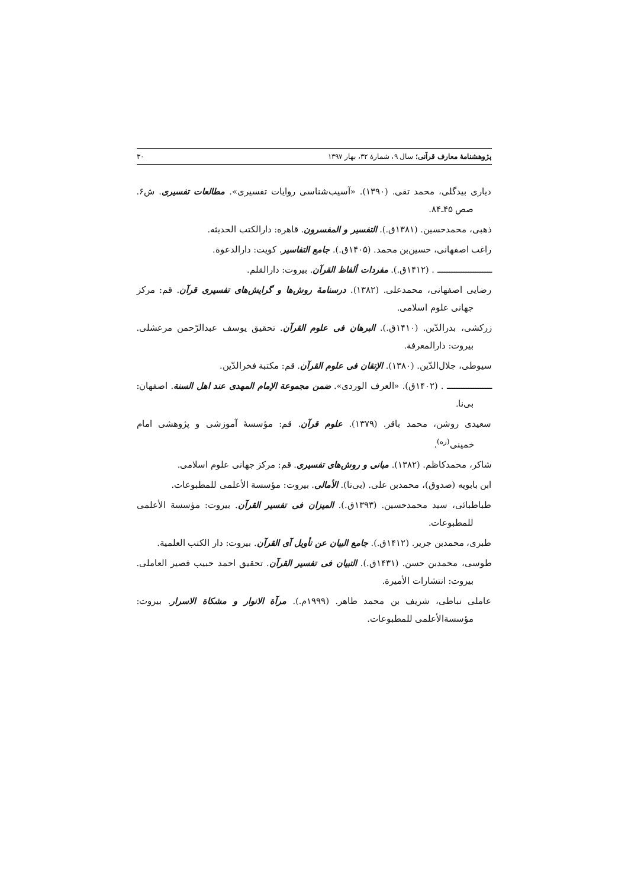پژوهشنامۀ معارف قرآنی؛ سال ۹، شمارۀ ۳۲، بهار ۱۳۹۷ ۳۰
دیاری بیدگلی، محمد تقی. (۱۳۹۰). «آسیب‌شناسی روایات تفسیری». مطالعات تفسیری. ش۶. صص ۴۵ـ۸۴.
ذهبی، محمدحسین. (۱۳۸۱ق.). التفسیر و المفسرون. قاهره: دارالکتب الحدیثه.
راغب اصفهانی، حسین‌بن محمد. (۱۴۰۵ق.). جامع التفاسیر. کویت: دارالدعوة.
ـــــــــــــــــــــــ . (۱۴۱۲ق.). مفردات ألفاظ القرآن. بیروت: دارالقلم.
رضایی اصفهانی، محمدعلی. (۱۳۸۲). درسنامۀ روش‌ها و گرایش‌های تفسیری قرآن. قم: مرکز جهانی علوم اسلامی.
زرکشی، بدرالدّین. (۱۴۱۰ق.). البرهان فی علوم القرآن. تحقیق یوسف عبدالرّحمن مرعشلی. بیروت: دارالمعرفة.
سیوطی، جلال‌الدّین. (۱۳۸۰). الإتقان فی علوم القرآن. قم: مکتبة فخرالدّین.
ـــــــــــــــــــ . (۱۴۰۲ق). «العرف الوردی». ضمن مجموعة الإمام المهدی عند اهل السنة. اصفهان: بی‌نا.
سعیدی روشن، محمد باقر. (۱۳۷۹). علوم قرآن. قم: مؤسسۀ آموزشی و پژوهشی امام خمینی<sup>(ره)</sup>.
شاکر، محمدکاظم. (۱۳۸۲). مبانی و روش‌های تفسیری. قم: مرکز جهانی علوم اسلامی.
ابن بابویه (صدوق)، محمدبن علی. (بی‌تا). الأمالی. بیروت: مؤسسة الأعلمی للمطبوعات.
طباطبائی، سید محمدحسین. (۱۳۹۳ق.). المیزان فی تفسیر القرآن. بیروت: مؤسسة الأعلمی للمطبوعات.
طبری، محمدبن جریر. (۱۴۱۲ق.). جامع البیان عن تأویل آی القرآن. بیروت: دار الکتب العلمیة.
طوسی، محمدبن حسن. (۱۴۳۱ق.). التبیان فی تفسیر القرآن. تحقیق احمد حبیب قصیر العاملی. بیروت: انتشارات الأمیرة.
عاملی نباطی، شریف بن محمد طاهر. (۱۹۹۹م.). مرآة الانوار و مشکاة الاسرار. بیروت: مؤسسةالأعلمی للمطبوعات.